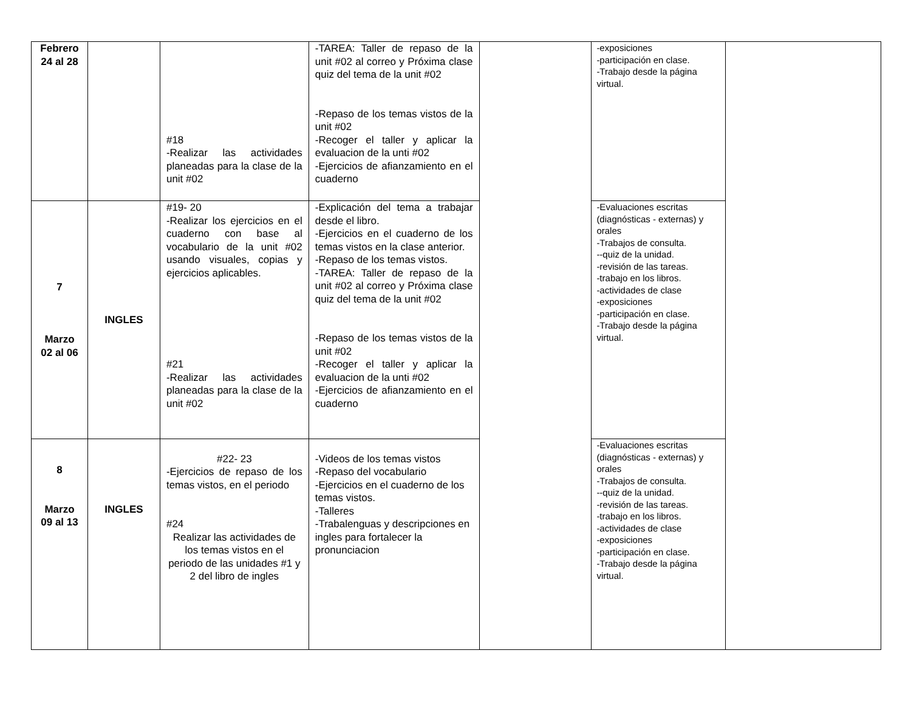| Febrero 24 al 28 | | #18 -Realizar las actividades planeadas para la clase de la unit #02 | -TAREA: Taller de repaso de la unit #02 al correo y Próxima clase quiz del tema de la unit #02 -Repaso de los temas vistos de la unit #02 -Recoger el taller y aplicar la evaluacion de la unti #02 -Ejercicios de afianzamiento en el cuaderno | | -exposiciones -participación en clase. -Trabajo desde la página virtual. | |
| 7 Marzo 02 al 06 | INGLES | #19- 20 -Realizar los ejercicios en el cuaderno con base al vocabulario de la unit #02 usando visuales, copias y ejercicios aplicables. #21 -Realizar las actividades planeadas para la clase de la unit #02 | -Explicación del tema a trabajar desde el libro. -Ejercicios en el cuaderno de los temas vistos en la clase anterior. -Repaso de los temas vistos. -TAREA: Taller de repaso de la unit #02 al correo y Próxima clase quiz del tema de la unit #02 -Repaso de los temas vistos de la unit #02 -Recoger el taller y aplicar la evaluacion de la unti #02 -Ejercicios de afianzamiento en el cuaderno | | -Evaluaciones escritas (diagnósticas - externas) y orales -Trabajos de consulta. --quiz de la unidad. -revisión de las tareas. -trabajo en los libros. -actividades de clase -exposiciones -participación en clase. -Trabajo desde la página virtual. | |
| 8 Marzo 09 al 13 | INGLES | #22- 23 -Ejercicios de repaso de los temas vistos, en el periodo #24 Realizar las actividades de los temas vistos en el periodo de las unidades #1 y 2 del libro de ingles | -Videos de los temas vistos -Repaso del vocabulario -Ejercicios en el cuaderno de los temas vistos. -Talleres -Trabalenguas y descripciones en ingles para fortalecer la pronunciacion | | -Evaluaciones escritas (diagnósticas - externas) y orales -Trabajos de consulta. --quiz de la unidad. -revisión de las tareas. -trabajo en los libros. -actividades de clase -exposiciones -participación en clase. -Trabajo desde la página virtual. | |